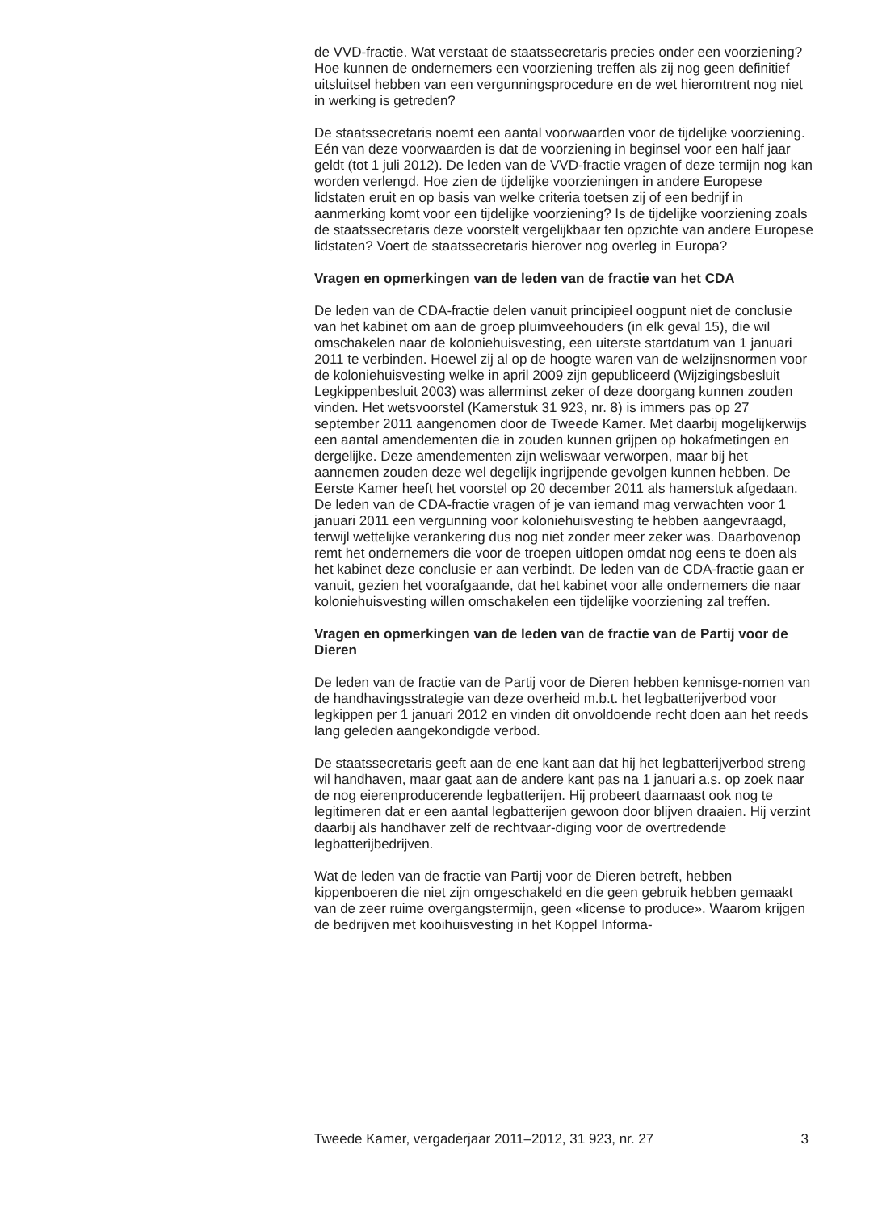de VVD-fractie. Wat verstaat de staatssecretaris precies onder een voorziening? Hoe kunnen de ondernemers een voorziening treffen als zij nog geen definitief uitsluitsel hebben van een vergunningsprocedure en de wet hieromtrent nog niet in werking is getreden?
De staatssecretaris noemt een aantal voorwaarden voor de tijdelijke voorziening. Eén van deze voorwaarden is dat de voorziening in beginsel voor een half jaar geldt (tot 1 juli 2012). De leden van de VVD-fractie vragen of deze termijn nog kan worden verlengd. Hoe zien de tijdelijke voorzieningen in andere Europese lidstaten eruit en op basis van welke criteria toetsen zij of een bedrijf in aanmerking komt voor een tijdelijke voorziening? Is de tijdelijke voorziening zoals de staatssecretaris deze voorstelt vergelijkbaar ten opzichte van andere Europese lidstaten? Voert de staatssecretaris hierover nog overleg in Europa?
Vragen en opmerkingen van de leden van de fractie van het CDA
De leden van de CDA-fractie delen vanuit principieel oogpunt niet de conclusie van het kabinet om aan de groep pluimveehouders (in elk geval 15), die wil omschakelen naar de koloniehuisvesting, een uiterste startdatum van 1 januari 2011 te verbinden. Hoewel zij al op de hoogte waren van de welzijnsnormen voor de koloniehuisvesting welke in april 2009 zijn gepubliceerd (Wijzigingsbesluit Legkippenbesluit 2003) was allerminst zeker of deze doorgang kunnen zouden vinden. Het wetsvoorstel (Kamerstuk 31 923, nr. 8) is immers pas op 27 september 2011 aangenomen door de Tweede Kamer. Met daarbij mogelijkerwijs een aantal amendementen die in zouden kunnen grijpen op hokafmetingen en dergelijke. Deze amendementen zijn weliswaar verworpen, maar bij het aannemen zouden deze wel degelijk ingrijpende gevolgen kunnen hebben. De Eerste Kamer heeft het voorstel op 20 december 2011 als hamerstuk afgedaan. De leden van de CDA-fractie vragen of je van iemand mag verwachten voor 1 januari 2011 een vergunning voor koloniehuisvesting te hebben aangevraagd, terwijl wettelijke verankering dus nog niet zonder meer zeker was. Daarbovenop remt het ondernemers die voor de troepen uitlopen omdat nog eens te doen als het kabinet deze conclusie er aan verbindt. De leden van de CDA-fractie gaan er vanuit, gezien het voorafgaande, dat het kabinet voor alle ondernemers die naar koloniehuisvesting willen omschakelen een tijdelijke voorziening zal treffen.
Vragen en opmerkingen van de leden van de fractie van de Partij voor de Dieren
De leden van de fractie van de Partij voor de Dieren hebben kennisge-nomen van de handhavingsstrategie van deze overheid m.b.t. het legbatterijverbod voor legkippen per 1 januari 2012 en vinden dit onvoldoende recht doen aan het reeds lang geleden aangekondigde verbod.
De staatssecretaris geeft aan de ene kant aan dat hij het legbatterijverbod streng wil handhaven, maar gaat aan de andere kant pas na 1 januari a.s. op zoek naar de nog eierenproducerende legbatterijen. Hij probeert daarnaast ook nog te legitimeren dat er een aantal legbatterijen gewoon door blijven draaien. Hij verzint daarbij als handhaver zelf de rechtvaar-diging voor de overtredende legbatterijbedrijven.
Wat de leden van de fractie van Partij voor de Dieren betreft, hebben kippenboeren die niet zijn omgeschakeld en die geen gebruik hebben gemaakt van de zeer ruime overgangstermijn, geen «license to produce». Waarom krijgen de bedrijven met kooihuisvesting in het Koppel Informa-
Tweede Kamer, vergaderjaar 2011–2012, 31 923, nr. 27 3